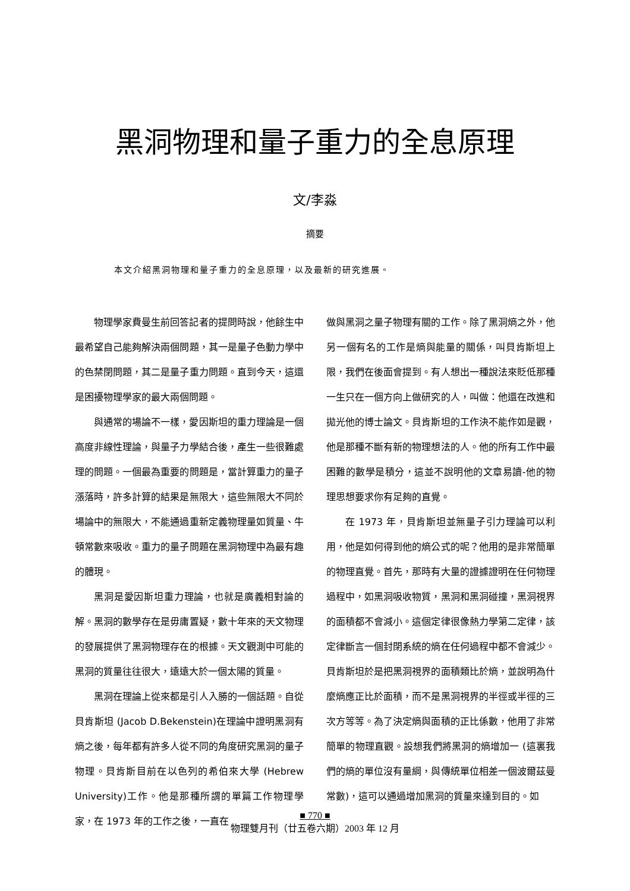黑洞物理和量子重力的全息原理
文/李淼
摘要
本文介紹黑洞物理和量子重力的全息原理，以及最新的研究進展。
物理學家費曼生前回答記者的提問時說，他餘生中最希望自己能夠解決兩個問題，其一是量子色動力學中的色禁閉問題，其二是量子重力問題。直到今天，這還是困擾物理學家的最大兩個問題。
與通常的場論不一樣，愛因斯坦的重力理論是一個高度非線性理論，與量子力學結合後，產生一些很難處理的問題。一個最為重要的問題是，當計算重力的量子漲落時，許多計算的結果是無限大，這些無限大不同於場論中的無限大，不能通過重新定義物理量如質量、牛頓常數來吸收。重力的量子問題在黑洞物理中為最有趣的體現。
黑洞是愛因斯坦重力理論，也就是廣義相對論的解。黑洞的數學存在是毋庸置疑，數十年來的天文物理的發展提供了黑洞物理存在的根據。天文觀測中可能的黑洞的質量往往很大，遠遠大於一個太陽的質量。
黑洞在理論上從來都是引人入勝的一個話題。自從貝肯斯坦 (Jacob D.Bekenstein)在理論中證明黑洞有熵之後，每年都有許多人從不同的角度研究黑洞的量子物理。貝肯斯目前在以色列的希伯來大學 (Hebrew University)工作。他是那種所謂的單篇工作物理學家，在 1973 年的工作之後，一直在
做與黑洞之量子物理有關的工作。除了黑洞熵之外，他另一個有名的工作是熵與能量的關係，叫貝肯斯坦上限，我們在後面會提到。有人想出一種說法來貶低那種一生只在一個方向上做研究的人，叫做：他還在改進和拋光他的博士論文。貝肯斯坦的工作決不能作如是觀，他是那種不斷有新的物理想法的人。他的所有工作中最困難的數學是積分，這並不說明他的文章易讀-他的物理思想要求你有足夠的直覺。
在 1973 年，貝肯斯坦並無量子引力理論可以利用，他是如何得到他的熵公式的呢？他用的是非常簡單的物理直覺。首先，那時有大量的證據證明在任何物理過程中，如黑洞吸收物質，黑洞和黑洞碰撞，黑洞視界的面積都不會減小。這個定律很像熱力學第二定律，該定律斷言一個封閉系統的熵在任何過程中都不會減少。貝肯斯坦於是把黑洞視界的面積類比於熵，並說明為什麼熵應正比於面積，而不是黑洞視界的半徑或半徑的三次方等等。為了決定熵與面積的正比係數，他用了非常簡單的物理直觀。設想我們將黑洞的熵增加一 (這裏我們的熵的單位沒有量綱，與傳統單位相差一個波爾茲曼常數)，這可以通過增加黑洞的質量來達到目的。如
■ 770 ■
物理雙月刊（廿五卷六期）2003 年 12 月